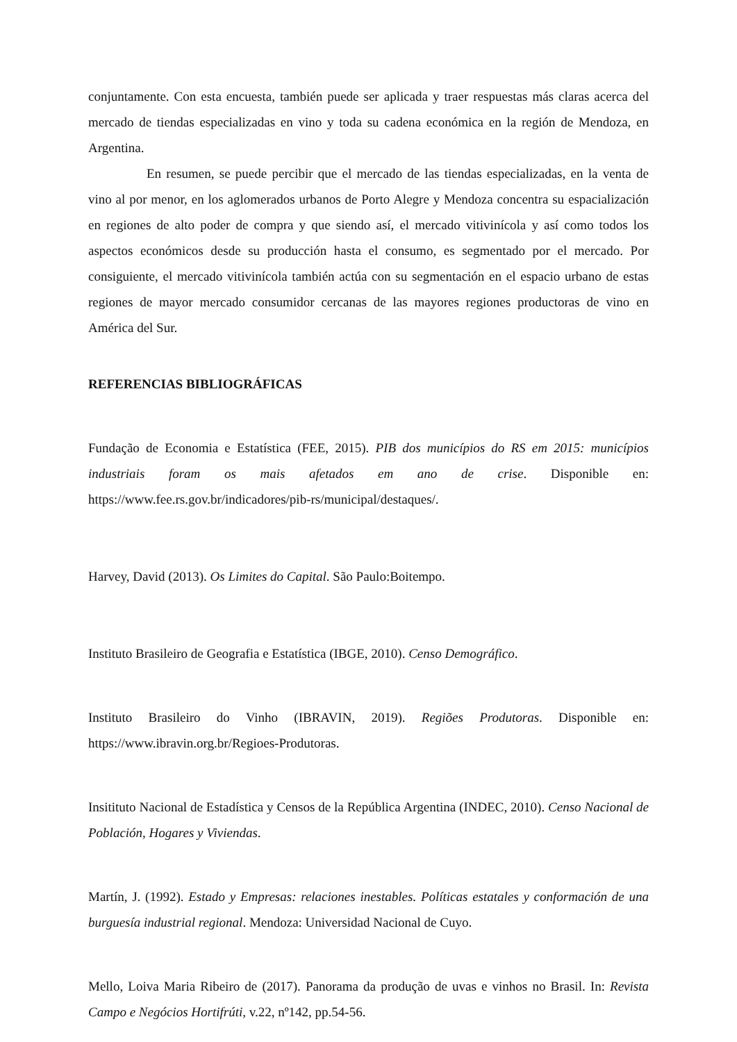conjuntamente. Con esta encuesta, también puede ser aplicada y traer respuestas más claras acerca del mercado de tiendas especializadas en vino y toda su cadena económica en la región de Mendoza, en Argentina.
En resumen, se puede percibir que el mercado de las tiendas especializadas, en la venta de vino al por menor, en los aglomerados urbanos de Porto Alegre y Mendoza concentra su espacialización en regiones de alto poder de compra y que siendo así, el mercado vitivinícola y así como todos los aspectos económicos desde su producción hasta el consumo, es segmentado por el mercado. Por consiguiente, el mercado vitivinícola también actúa con su segmentación en el espacio urbano de estas regiones de mayor mercado consumidor cercanas de las mayores regiones productoras de vino en América del Sur.
REFERENCIAS BIBLIOGRÁFICAS
Fundação de Economia e Estatística (FEE, 2015). PIB dos municípios do RS em 2015: municípios industriais foram os mais afetados em ano de crise. Disponible en: https://www.fee.rs.gov.br/indicadores/pib-rs/municipal/destaques/.
Harvey, David (2013). Os Limites do Capital. São Paulo:Boitempo.
Instituto Brasileiro de Geografia e Estatística (IBGE, 2010). Censo Demográfico.
Instituto Brasileiro do Vinho (IBRAVIN, 2019). Regiões Produtoras. Disponible en: https://www.ibravin.org.br/Regioes-Produtoras.
Insitituto Nacional de Estadística y Censos de la República Argentina (INDEC, 2010). Censo Nacional de Población, Hogares y Viviendas.
Martín, J. (1992). Estado y Empresas: relaciones inestables. Políticas estatales y conformación de una burguesía industrial regional. Mendoza: Universidad Nacional de Cuyo.
Mello, Loiva Maria Ribeiro de (2017). Panorama da produção de uvas e vinhos no Brasil. In: Revista Campo e Negócios Hortifrúti, v.22, nº142, pp.54-56.